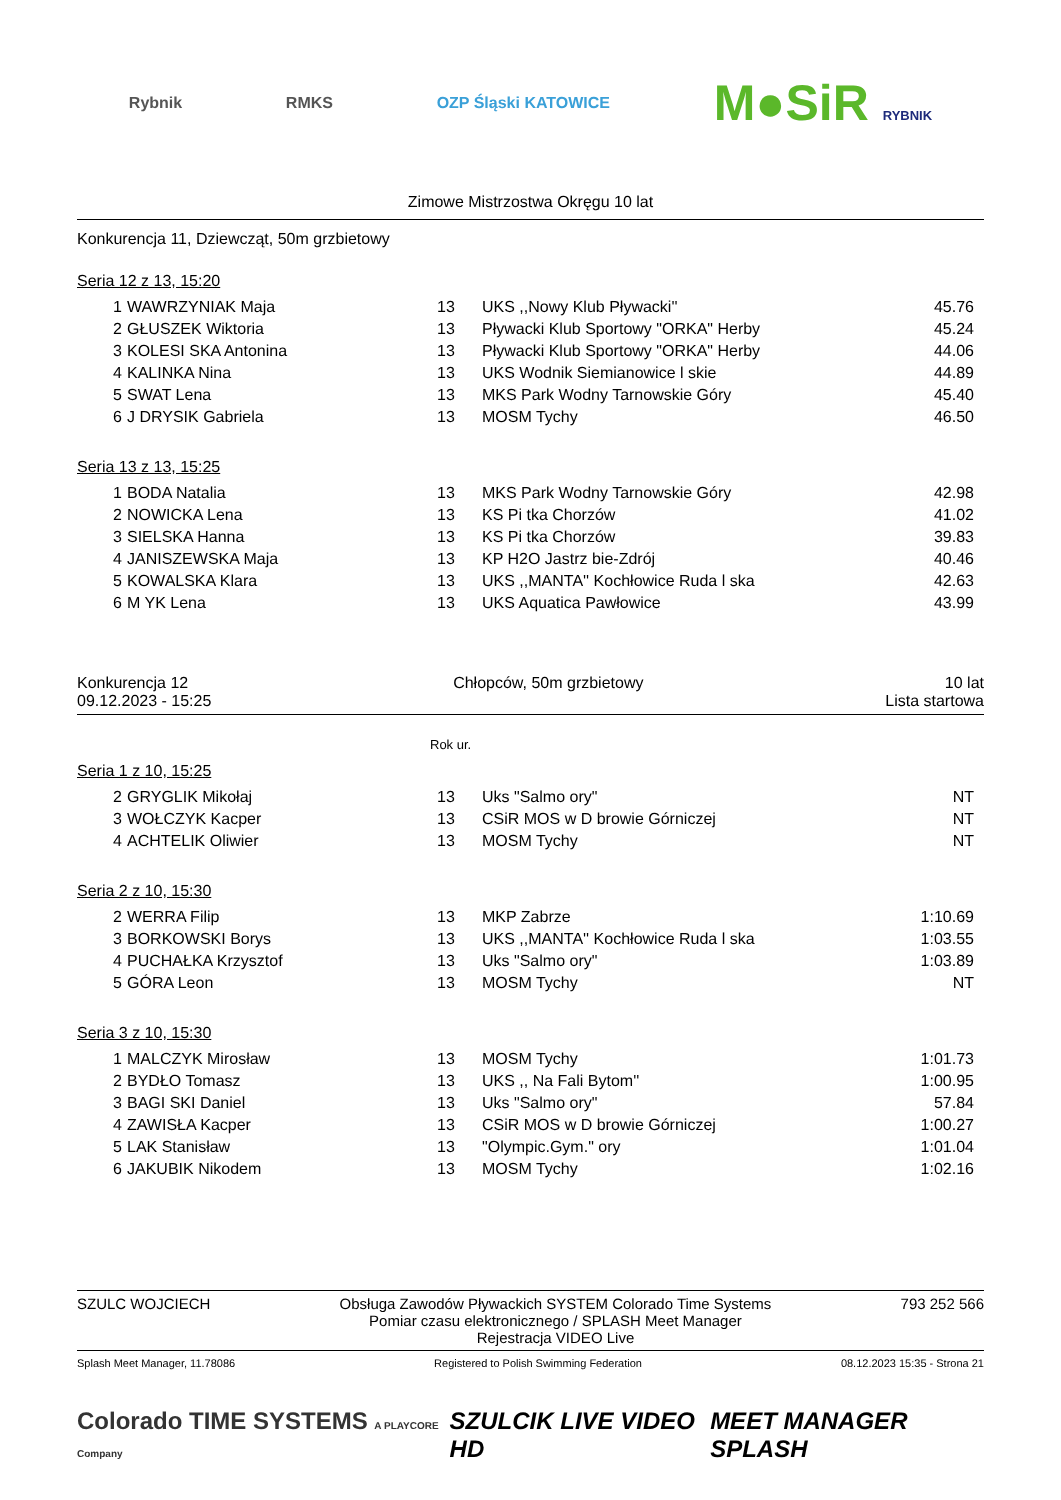Rybnik RMKS OZP Śląski KATOWICE
M●SiR RYBNIK
Zimowe Mistrzostwa Okręgu 10 lat
Konkurencja 11, Dziewcząt, 50m grzbietowy
Seria 12 z 13, 15:20
| 1 | WAWRZYNIAK Maja | 13 | UKS ,,Nowy Klub Pływacki'' | 45.76 |
| 2 | GŁUSZEK Wiktoria | 13 | Pływacki Klub Sportowy "ORKA" Herby | 45.24 |
| 3 | KOLESI SKA Antonina | 13 | Pływacki Klub Sportowy "ORKA" Herby | 44.06 |
| 4 | KALINKA Nina | 13 | UKS Wodnik Siemianowice l skie | 44.89 |
| 5 | SWAT Lena | 13 | MKS Park Wodny Tarnowskie Góry | 45.40 |
| 6 | J DRYSIK Gabriela | 13 | MOSM Tychy | 46.50 |
Seria 13 z 13, 15:25
| 1 | BODA Natalia | 13 | MKS Park Wodny Tarnowskie Góry | 42.98 |
| 2 | NOWICKA Lena | 13 | KS Pi tka Chorzów | 41.02 |
| 3 | SIELSKA Hanna | 13 | KS Pi tka Chorzów | 39.83 |
| 4 | JANISZEWSKA Maja | 13 | KP H2O Jastrz bie-Zdrój | 40.46 |
| 5 | KOWALSKA Klara | 13 | UKS ,,MANTA'' Kochłowice Ruda l ska | 42.63 |
| 6 | M YK Lena | 13 | UKS Aquatica Pawłowice | 43.99 |
Konkurencja 12
09.12.2023 - 15:25
Chłopców, 50m grzbietowy 10 lat
Lista startowa
Rok ur.
Seria 1 z 10, 15:25
| 2 | GRYGLIK Mikołaj | 13 | Uks "Salmo ory" | NT |
| 3 | WOŁCZYK Kacper | 13 | CSiR MOS w D browie Górniczej | NT |
| 4 | ACHTELIK Oliwier | 13 | MOSM Tychy | NT |
Seria 2 z 10, 15:30
| 2 | WERRA Filip | 13 | MKP Zabrze | 1:10.69 |
| 3 | BORKOWSKI Borys | 13 | UKS ,,MANTA'' Kochłowice Ruda l ska | 1:03.55 |
| 4 | PUCHAŁKA Krzysztof | 13 | Uks "Salmo ory" | 1:03.89 |
| 5 | GÓRA Leon | 13 | MOSM Tychy | NT |
Seria 3 z 10, 15:30
| 1 | MALCZYK Mirosław | 13 | MOSM Tychy | 1:01.73 |
| 2 | BYDŁO Tomasz | 13 | UKS ,, Na Fali Bytom'' | 1:00.95 |
| 3 | BAGI SKI Daniel | 13 | Uks "Salmo ory" | 57.84 |
| 4 | ZAWISŁA Kacper | 13 | CSiR MOS w D browie Górniczej | 1:00.27 |
| 5 | LAK Stanisław | 13 | "Olympic.Gym." ory | 1:01.04 |
| 6 | JAKUBIK Nikodem | 13 | MOSM Tychy | 1:02.16 |
SZULC WOJCIECH Obsługa Zawodów Pływackich SYSTEM Colorado Time Systems
Pomiar czasu elektronicznego / SPLASH Meet Manager
Rejestracja VIDEO Live
793 252 566
Splash Meet Manager, 11.78086 Registered to Polish Swimming Federation
08.12.2023 15:35 - Strona 21
Colorado TIME SYSTEMS A PLAYCORE Company
SZULCIK LIVE VIDEO HD MEET MANAGER SPLASH